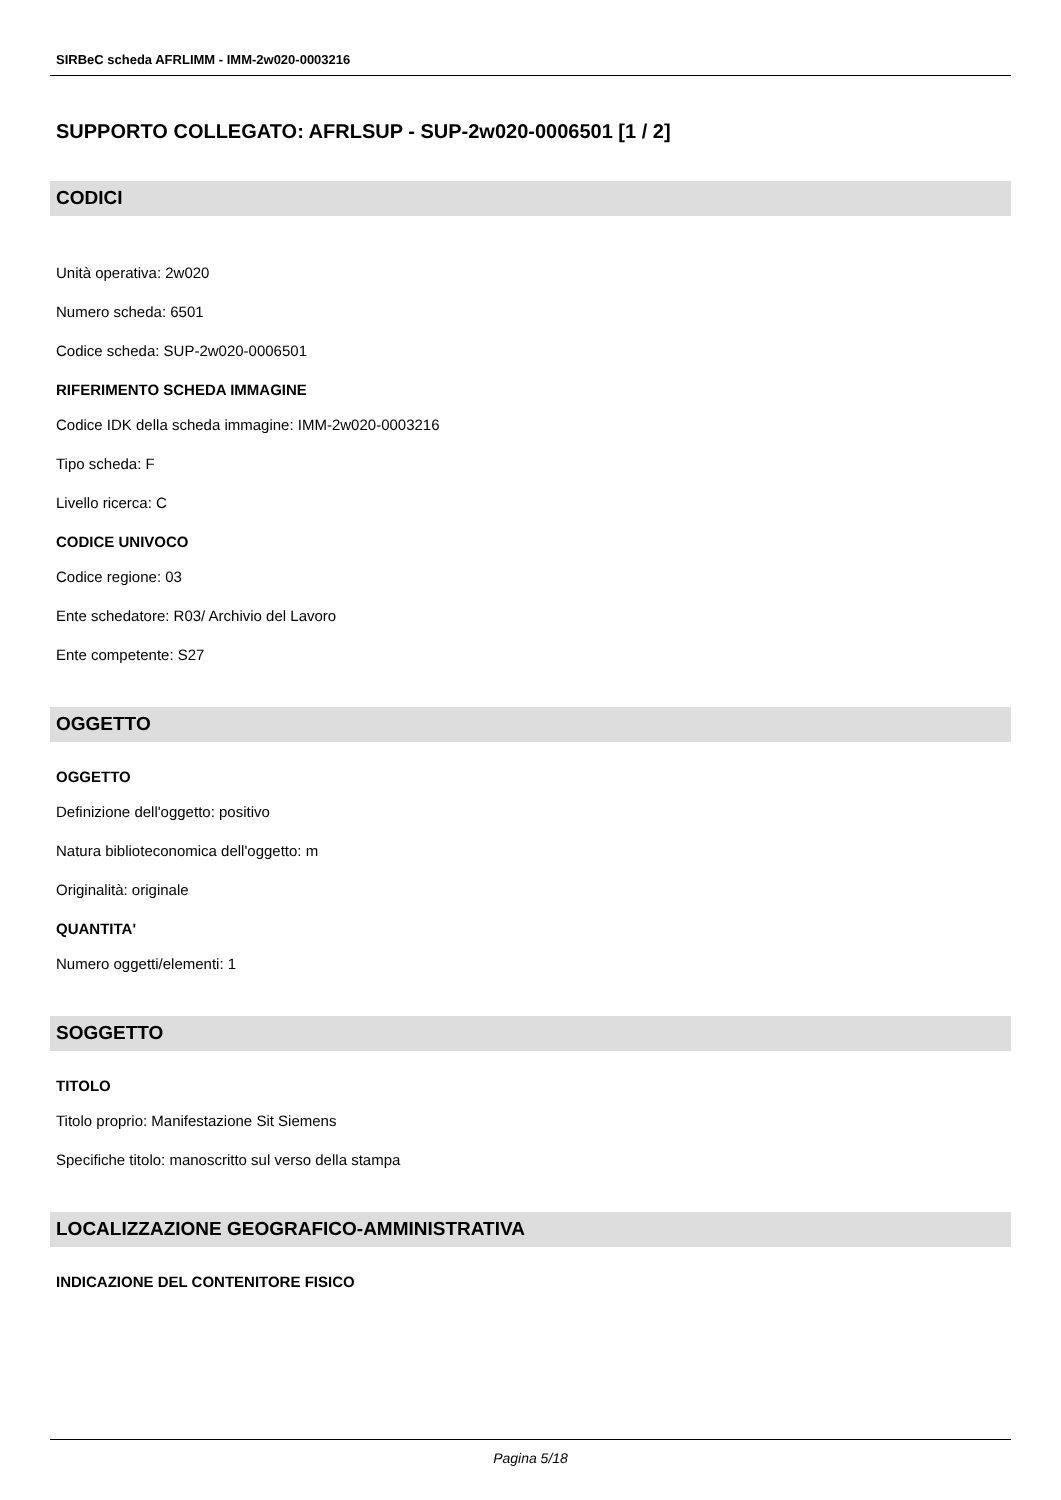SIRBeC scheda AFRLIMM - IMM-2w020-0003216
SUPPORTO COLLEGATO: AFRLSUP - SUP-2w020-0006501 [1 / 2]
CODICI
Unità operativa: 2w020
Numero scheda: 6501
Codice scheda: SUP-2w020-0006501
RIFERIMENTO SCHEDA IMMAGINE
Codice IDK della scheda immagine: IMM-2w020-0003216
Tipo scheda: F
Livello ricerca: C
CODICE UNIVOCO
Codice regione: 03
Ente schedatore: R03/ Archivio del Lavoro
Ente competente: S27
OGGETTO
OGGETTO
Definizione dell'oggetto: positivo
Natura biblioteconomica dell'oggetto: m
Originalità: originale
QUANTITA'
Numero oggetti/elementi: 1
SOGGETTO
TITOLO
Titolo proprio: Manifestazione Sit Siemens
Specifiche titolo: manoscritto sul verso della stampa
LOCALIZZAZIONE GEOGRAFICO-AMMINISTRATIVA
INDICAZIONE DEL CONTENITORE FISICO
Pagina 5/18